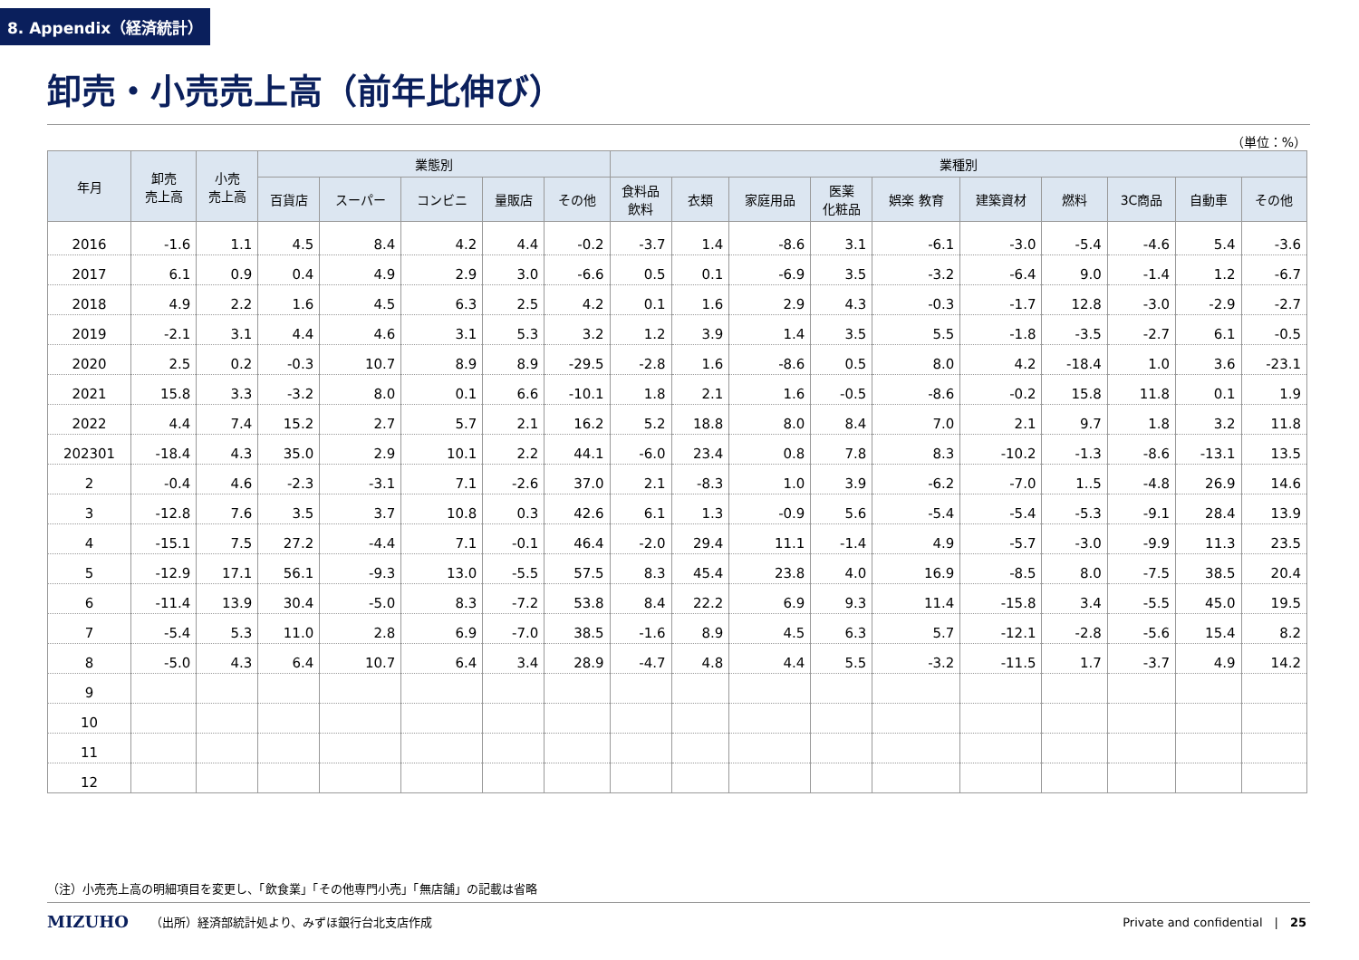8. Appendix（経済統計）
卸売・小売売上高（前年比伸び）
（単位：%）
| 年月 | 卸売 売上高 | 小売 売上高 | 業態別 | | | | | 業種別 | | | | | | | | | |
| --- | --- | --- | --- | --- | --- | --- | --- | --- | --- | --- | --- | --- | --- | --- | --- | --- | --- |
| | | | 百貨店 | スーパー | コンビニ | 量販店 | その他 | 食料品 飲料 | 衣類 | 家庭用品 | 医薬 化粧品 | 娯楽 教育 | 建築資材 | 燃料 | 3C商品 | 自動車 | その他 |
| 2016 | -1.6 | 1.1 | 4.5 | 8.4 | 4.2 | 4.4 | -0.2 | -3.7 | 1.4 | -8.6 | 3.1 | -6.1 | -3.0 | -5.4 | -4.6 | 5.4 | -3.6 |
| 2017 | 6.1 | 0.9 | 0.4 | 4.9 | 2.9 | 3.0 | -6.6 | 0.5 | 0.1 | -6.9 | 3.5 | -3.2 | -6.4 | 9.0 | -1.4 | 1.2 | -6.7 |
| 2018 | 4.9 | 2.2 | 1.6 | 4.5 | 6.3 | 2.5 | 4.2 | 0.1 | 1.6 | 2.9 | 4.3 | -0.3 | -1.7 | 12.8 | -3.0 | -2.9 | -2.7 |
| 2019 | -2.1 | 3.1 | 4.4 | 4.6 | 3.1 | 5.3 | 3.2 | 1.2 | 3.9 | 1.4 | 3.5 | 5.5 | -1.8 | -3.5 | -2.7 | 6.1 | -0.5 |
| 2020 | 2.5 | 0.2 | -0.3 | 10.7 | 8.9 | 8.9 | -29.5 | -2.8 | 1.6 | -8.6 | 0.5 | 8.0 | 4.2 | -18.4 | 1.0 | 3.6 | -23.1 |
| 2021 | 15.8 | 3.3 | -3.2 | 8.0 | 0.1 | 6.6 | -10.1 | 1.8 | 2.1 | 1.6 | -0.5 | -8.6 | -0.2 | 15.8 | 11.8 | 0.1 | 1.9 |
| 2022 | 4.4 | 7.4 | 15.2 | 2.7 | 5.7 | 2.1 | 16.2 | 5.2 | 18.8 | 8.0 | 8.4 | 7.0 | 2.1 | 9.7 | 1.8 | 3.2 | 11.8 |
| 202301 | -18.4 | 4.3 | 35.0 | 2.9 | 10.1 | 2.2 | 44.1 | -6.0 | 23.4 | 0.8 | 7.8 | 8.3 | -10.2 | -1.3 | -8.6 | -13.1 | 13.5 |
| 2 | -0.4 | 4.6 | -2.3 | -3.1 | 7.1 | -2.6 | 37.0 | 2.1 | -8.3 | 1.0 | 3.9 | -6.2 | -7.0 | 1..5 | -4.8 | 26.9 | 14.6 |
| 3 | -12.8 | 7.6 | 3.5 | 3.7 | 10.8 | 0.3 | 42.6 | 6.1 | 1.3 | -0.9 | 5.6 | -5.4 | -5.4 | -5.3 | -9.1 | 28.4 | 13.9 |
| 4 | -15.1 | 7.5 | 27.2 | -4.4 | 7.1 | -0.1 | 46.4 | -2.0 | 29.4 | 11.1 | -1.4 | 4.9 | -5.7 | -3.0 | -9.9 | 11.3 | 23.5 |
| 5 | -12.9 | 17.1 | 56.1 | -9.3 | 13.0 | -5.5 | 57.5 | 8.3 | 45.4 | 23.8 | 4.0 | 16.9 | -8.5 | 8.0 | -7.5 | 38.5 | 20.4 |
| 6 | -11.4 | 13.9 | 30.4 | -5.0 | 8.3 | -7.2 | 53.8 | 8.4 | 22.2 | 6.9 | 9.3 | 11.4 | -15.8 | 3.4 | -5.5 | 45.0 | 19.5 |
| 7 | -5.4 | 5.3 | 11.0 | 2.8 | 6.9 | -7.0 | 38.5 | -1.6 | 8.9 | 4.5 | 6.3 | 5.7 | -12.1 | -2.8 | -5.6 | 15.4 | 8.2 |
| 8 | -5.0 | 4.3 | 6.4 | 10.7 | 6.4 | 3.4 | 28.9 | -4.7 | 4.8 | 4.4 | 5.5 | -3.2 | -11.5 | 1.7 | -3.7 | 4.9 | 14.2 |
| 9 | | | | | | | | | | | | | | | | | |
| 10 | | | | | | | | | | | | | | | | | |
| 11 | | | | | | | | | | | | | | | | | |
| 12 | | | | | | | | | | | | | | | | | |
（注）小売売上高の明細項目を変更し、「飲食業」「その他専門小売」「無店舗」の記載は省略
MIZUHO （出所）経済部統計処より、みずほ銀行台北支店作成 Private and confidential　|　25